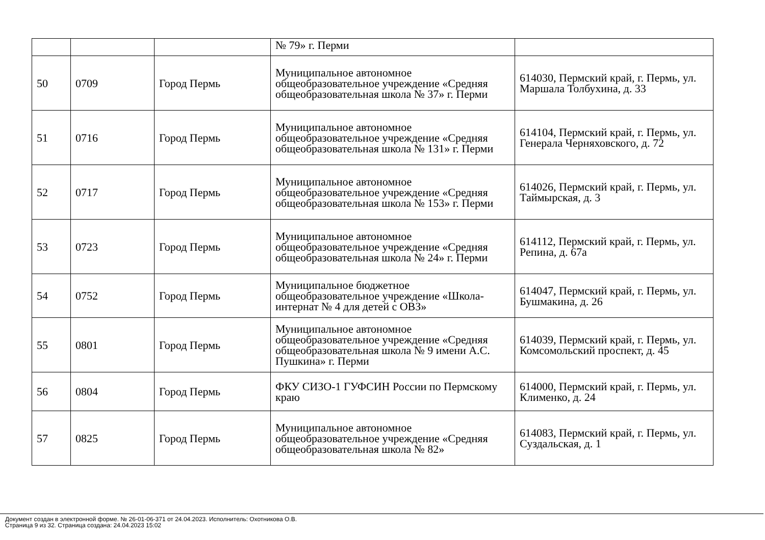| | | | № 79» г. Перми | |
| 50 | 0709 | Город Пермь | Муниципальное автономное общеобразовательное учреждение «Средняя общеобразовательная школа № 37» г. Перми | 614030, Пермский край, г. Пермь, ул. Маршала Толбухина, д. 33 |
| 51 | 0716 | Город Пермь | Муниципальное автономное общеобразовательное учреждение «Средняя общеобразовательная школа № 131» г. Перми | 614104, Пермский край, г. Пермь, ул. Генерала Черняховского, д. 72 |
| 52 | 0717 | Город Пермь | Муниципальное автономное общеобразовательное учреждение «Средняя общеобразовательная школа № 153» г. Перми | 614026, Пермский край, г. Пермь, ул. Таймырская, д. 3 |
| 53 | 0723 | Город Пермь | Муниципальное автономное общеобразовательное учреждение «Средняя общеобразовательная школа № 24» г. Перми | 614112, Пермский край, г. Пермь, ул. Репина, д. 67а |
| 54 | 0752 | Город Пермь | Муниципальное бюджетное общеобразовательное учреждение «Школа-интернат № 4 для детей с ОВЗ» | 614047, Пермский край, г. Пермь, ул. Бушмакина, д. 26 |
| 55 | 0801 | Город Пермь | Муниципальное автономное общеобразовательное учреждение «Средняя общеобразовательная школа № 9 имени А.С. Пушкина» г. Перми | 614039, Пермский край, г. Пермь, ул. Комсомольский проспект, д. 45 |
| 56 | 0804 | Город Пермь | ФКУ СИЗО-1 ГУФСИН России по Пермскому краю | 614000, Пермский край, г. Пермь, ул. Клименко, д. 24 |
| 57 | 0825 | Город Пермь | Муниципальное автономное общеобразовательное учреждение «Средняя общеобразовательная школа № 82» | 614083, Пермский край, г. Пермь, ул. Суздальская, д. 1 |
Документ создан в электронной форме. № 26-01-06-371 от 24.04.2023. Исполнитель: Охотникова О.В.
Страница 9 из 32. Страница создана: 24.04.2023 15:02